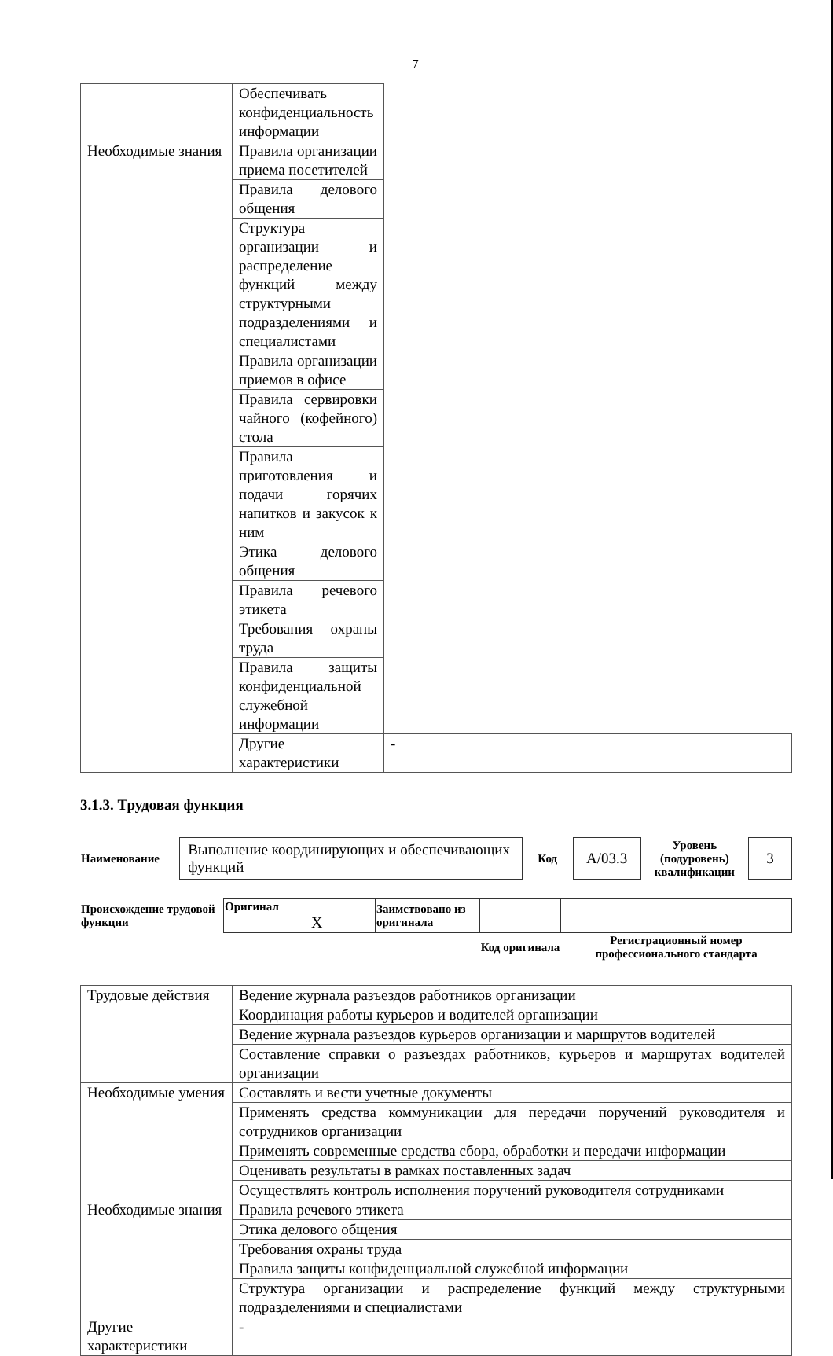7
| | Обеспечивать конфиденциальность информации | |
| Необходимые знания | Правила организации приема посетителей | |
| | Правила делового общения | |
| | Структура организации и распределение функций между структурными подразделениями и специалистами | |
| | Правила организации приемов в офисе | |
| | Правила сервировки чайного (кофейного) стола | |
| | Правила приготовления и подачи горячих напитков и закусок к ним | |
| | Этика делового общения | |
| | Правила речевого этикета | |
| | Требования охраны труда | |
| | Правила защиты конфиденциальной служебной информации | |
| | Другие характеристики | - |
3.1.3. Трудовая функция
| Наименование | Выполнение координирующих и обеспечивающих функций | Код | A/03.3 | Уровень (подуровень) квалификации | 3 |
| Происхождение трудовой функции | Оригинал X | Заимствовано из оригинала | | |
| | | | Код оригинала | Регистрационный номер профессионального стандарта |
| Трудовые действия | Ведение журнала разъездов работников организации |
| | Координация работы курьеров и водителей организации |
| | Ведение журнала разъездов курьеров организации и маршрутов водителей |
| | Составление справки о разъездах работников, курьеров и маршрутах водителей организации |
| Необходимые умения | Составлять и вести учетные документы |
| | Применять средства коммуникации для передачи поручений руководителя и сотрудников организации |
| | Применять современные средства сбора, обработки и передачи информации |
| | Оценивать результаты в рамках поставленных задач |
| | Осуществлять контроль исполнения поручений руководителя сотрудниками |
| Необходимые знания | Правила речевого этикета |
| | Этика делового общения |
| | Требования охраны труда |
| | Правила защиты конфиденциальной служебной информации |
| | Структура организации и распределение функций между структурными подразделениями и специалистами |
| Другие характеристики | - |